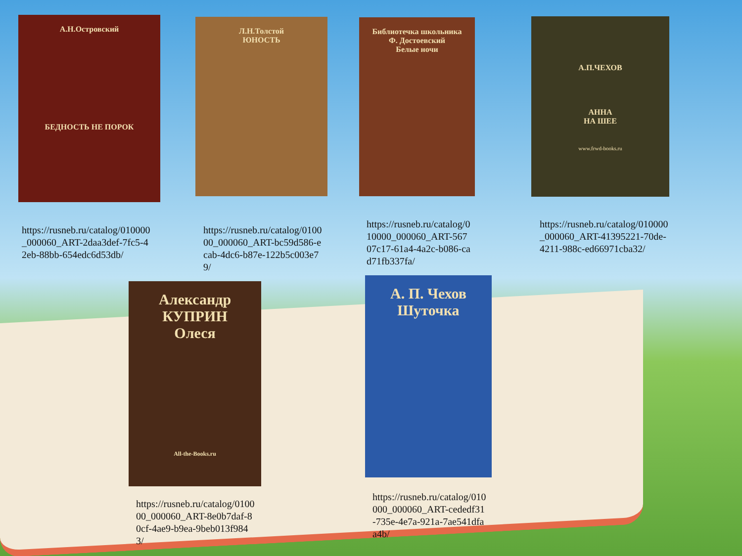А.Н.Островский
БЕДНОСТЬ НЕ ПОРОК
Л.Н.Толстой
ЮНОСТЬ
Библиотечка школьника
Ф. Достоевский
Белые ночи
А.П.ЧЕХОВ
АННА
НА ШЕЕ
www.frwd-books.ru
https://rusneb.ru/catalog/010000_000060_ART-2daa3def-7fc5-42eb-88bb-654edc6d53db/
https://rusneb.ru/catalog/010000_000060_ART-bc59d586-ecab-4dc6-b87e-122b5c003e79/
https://rusneb.ru/catalog/010000_000060_ART-56707c17-61a4-4a2c-b086-cad71fb337fa/
https://rusneb.ru/catalog/010000_000060_ART-41395221-70de-4211-988c-ed66971cba32/
Александр
КУПРИН
Олеся
All-the-Books.ru
А. П. Чехов
Шуточка
https://rusneb.ru/catalog/010000_000060_ART-8e0b7daf-80cf-4ae9-b9ea-9beb013f9843/
https://rusneb.ru/catalog/010000_000060_ART-cededf31-735e-4e7a-921a-7ae541dfaa4b/